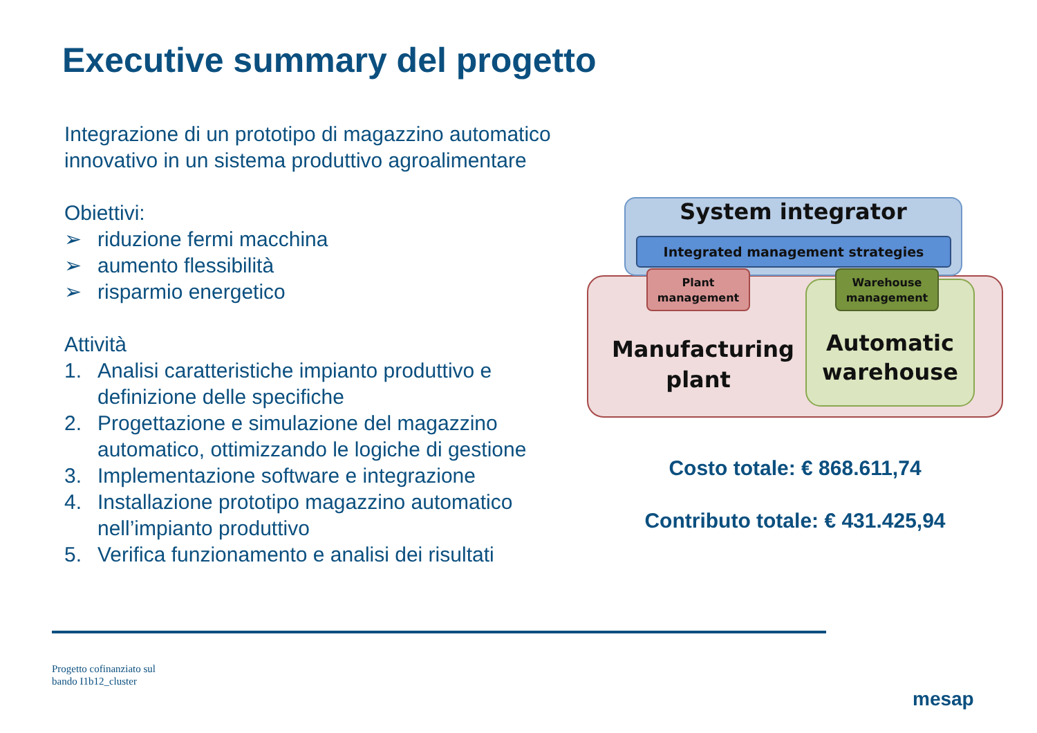Executive summary del progetto
Integrazione di un prototipo di magazzino automatico innovativo in un sistema produttivo agroalimentare
Obiettivi:
➢ riduzione fermi macchina
➢ aumento flessibilità
➢ risparmio energetico
Attività
1. Analisi caratteristiche impianto produttivo e definizione delle specifiche
2. Progettazione e simulazione del magazzino automatico, ottimizzando le logiche di gestione
3. Implementazione software e integrazione
4. Installazione prototipo magazzino automatico nell’impianto produttivo
5. Verifica funzionamento e analisi dei risultati
System integrator
Integrated management strategies
Automatic warehouse
Manufacturing plant
Plant management
Warehouse management
Costo totale: € 868.611,74
Contributo totale: € 431.425,94
Progetto cofinanziato sul
bando I1b12_cluster
mesap